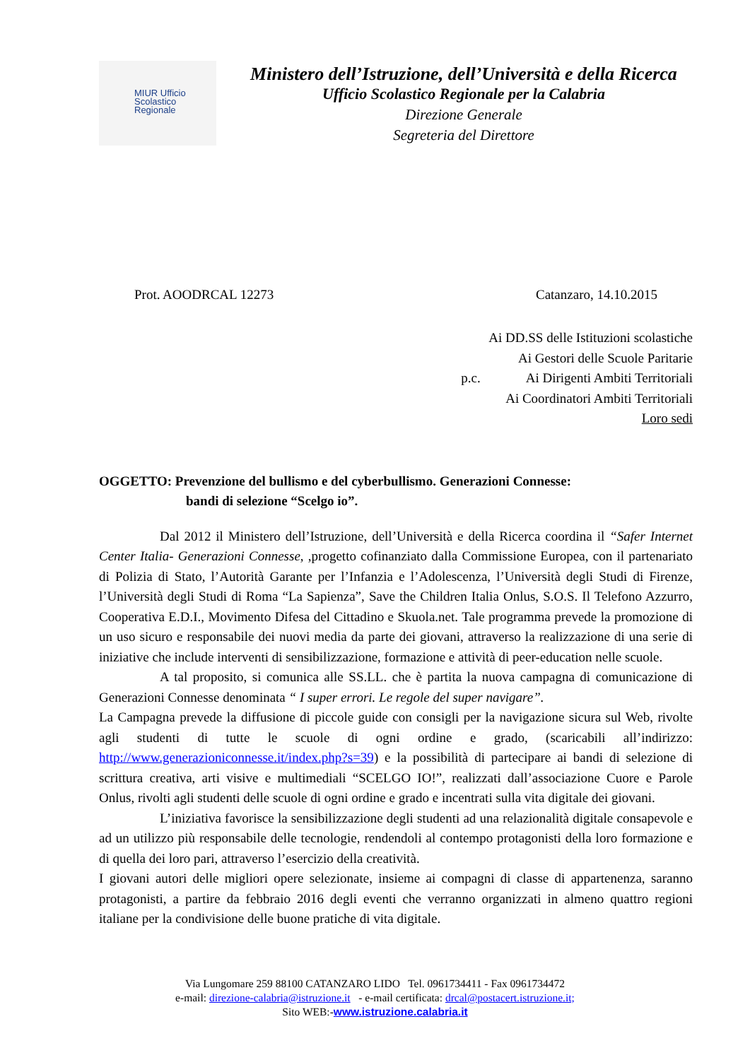MIUR Ufficio
Scolastico
Regionale
Ministero dell’Istruzione, dell’Università e della Ricerca
Ufficio Scolastico Regionale per la Calabria
Direzione Generale
Segreteria del Direttore
Prot. AOODRCAL 12273 Catanzaro, 14.10.2015
Ai DD.SS delle Istituzioni scolastiche
Ai Gestori delle Scuole Paritarie
p.c. Ai Dirigenti Ambiti Territoriali
Ai Coordinatori Ambiti Territoriali
Loro sedi
OGGETTO: Prevenzione del bullismo e del cyberbullismo. Generazioni Connesse:
bandi di selezione “Scelgo io”.
Dal 2012 il Ministero dell’Istruzione, dell’Università e della Ricerca coordina il “Safer Internet Center Italia- Generazioni Connesse, ,progetto cofinanziato dalla Commissione Europea, con il partenariato di Polizia di Stato, l’Autorità Garante per l’Infanzia e l’Adolescenza, l’Università degli Studi di Firenze, l’Università degli Studi di Roma “La Sapienza”, Save the Children Italia Onlus, S.O.S. Il Telefono Azzurro, Cooperativa E.D.I., Movimento Difesa del Cittadino e Skuola.net. Tale programma prevede la promozione di un uso sicuro e responsabile dei nuovi media da parte dei giovani, attraverso la realizzazione di una serie di iniziative che include interventi di sensibilizzazione, formazione e attività di peer-education nelle scuole.
A tal proposito, si comunica alle SS.LL. che è partita la nuova campagna di comunicazione di Generazioni Connesse denominata “ I super errori. Le regole del super navigare”.
La Campagna prevede la diffusione di piccole guide con consigli per la navigazione sicura sul Web, rivolte agli studenti di tutte le scuole di ogni ordine e grado, (scaricabili all’indirizzo: http://www.generazioniconnesse.it/index.php?s=39) e la possibilità di partecipare ai bandi di selezione di scrittura creativa, arti visive e multimediali “SCELGO IO!”, realizzati dall’associazione Cuore e Parole Onlus, rivolti agli studenti delle scuole di ogni ordine e grado e incentrati sulla vita digitale dei giovani.
L’iniziativa favorisce la sensibilizzazione degli studenti ad una relazionalità digitale consapevole e ad un utilizzo più responsabile delle tecnologie, rendendoli al contempo protagonisti della loro formazione e di quella dei loro pari, attraverso l’esercizio della creatività.
I giovani autori delle migliori opere selezionate, insieme ai compagni di classe di appartenenza, saranno protagonisti, a partire da febbraio 2016 degli eventi che verranno organizzati in almeno quattro regioni italiane per la condivisione delle buone pratiche di vita digitale.
Via Lungomare 259 88100 CATANZARO LIDO Tel. 0961734411 - Fax 0961734472
e-mail: direzione-calabria@istruzione.it - e-mail certificata: drcal@postacert.istruzione.it;
Sito WEB:-www.istruzione.calabria.it